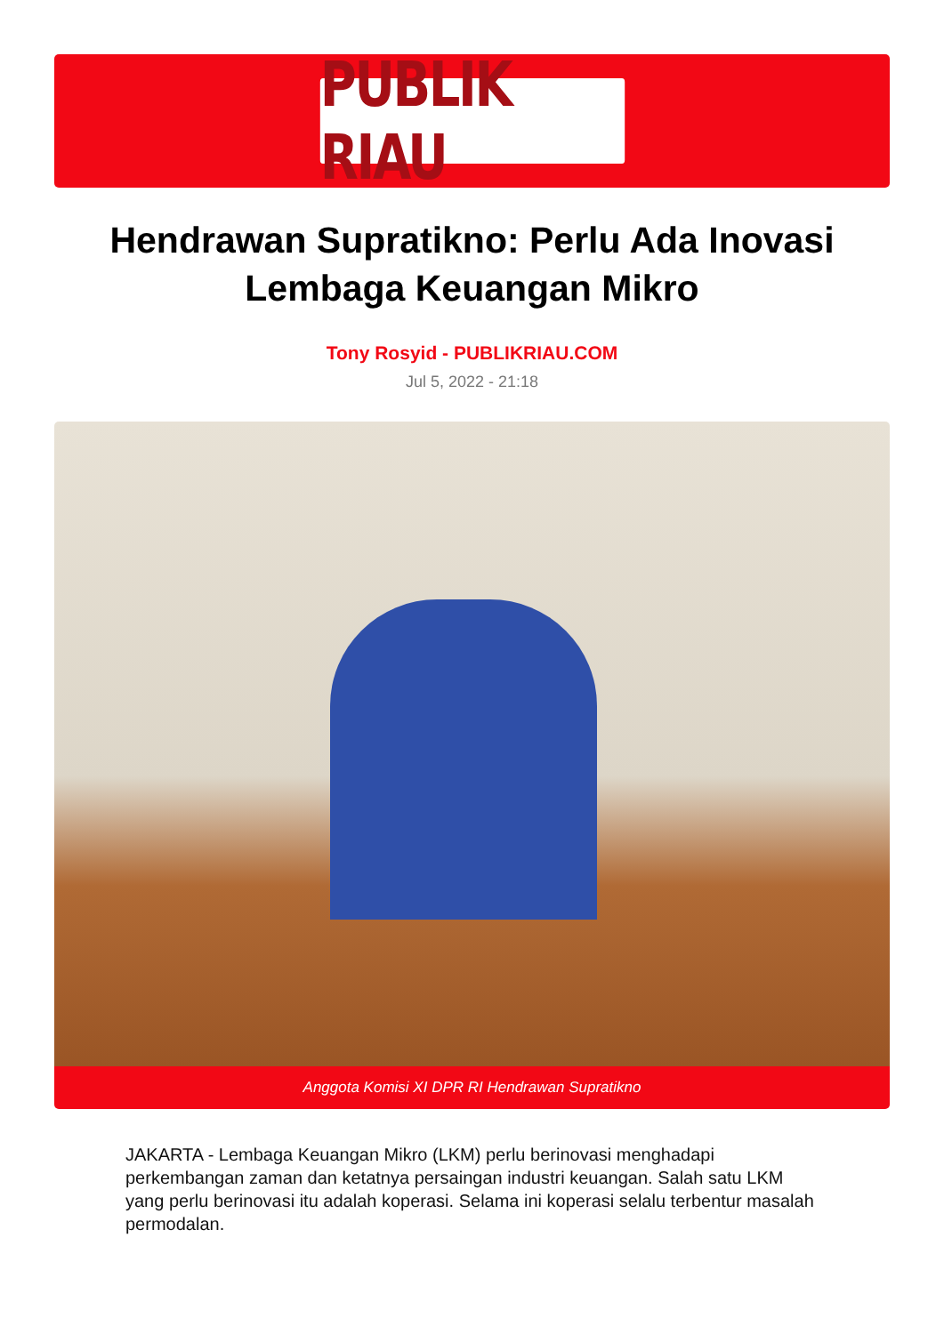PUBLIK RIAU
Hendrawan Supratikno: Perlu Ada Inovasi Lembaga Keuangan Mikro
Tony Rosyid - PUBLIKRIAU.COM
Jul 5, 2022 - 21:18
Anggota Komisi XI DPR RI Hendrawan Supratikno
JAKARTA - Lembaga Keuangan Mikro (LKM) perlu berinovasi menghadapi perkembangan zaman dan ketatnya persaingan industri keuangan. Salah satu LKM yang perlu berinovasi itu adalah koperasi. Selama ini koperasi selalu terbentur masalah permodalan.